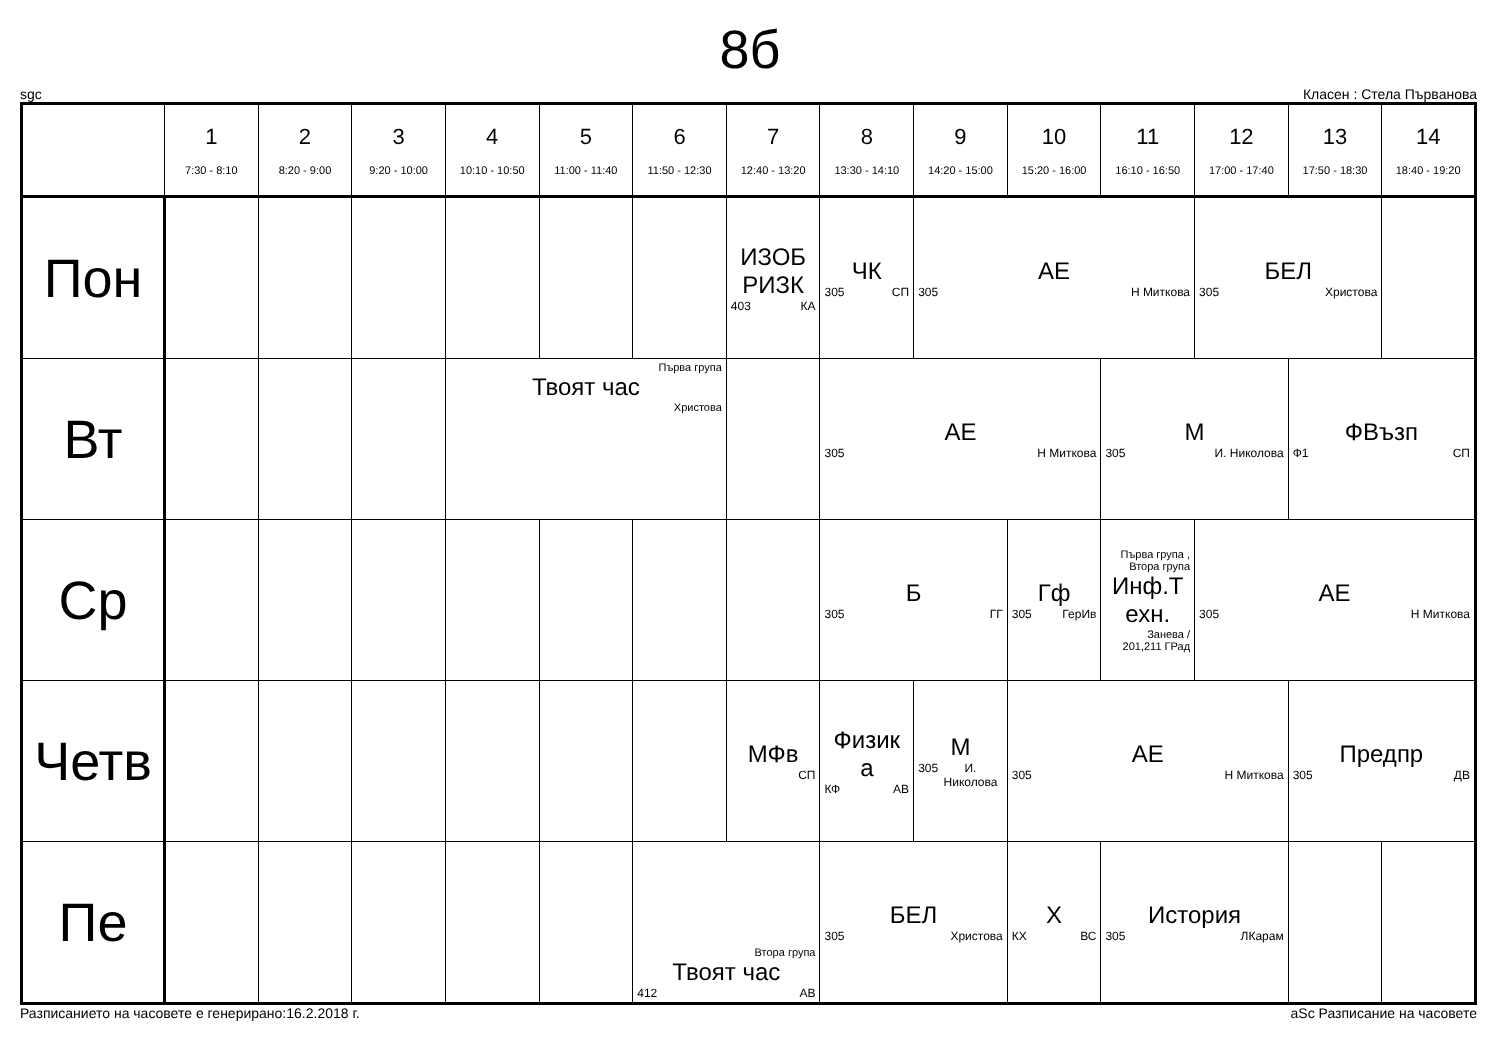8б
sgc Класен : Стела Първанова
| | 1 7:30 - 8:10 | 2 8:20 - 9:00 | 3 9:20 - 10:00 | 4 10:10 - 10:50 | 5 11:00 - 11:40 | 6 11:50 - 12:30 | 7 12:40 - 13:20 | 8 13:30 - 14:10 | 9 14:20 - 15:00 | 10 15:20 - 16:00 | 11 16:10 - 16:50 | 12 17:00 - 17:40 | 13 17:50 - 18:30 | 14 18:40 - 19:20 |
| --- | --- | --- | --- | --- | --- | --- | --- | --- | --- | --- | --- | --- | --- | --- |
| Пон | | | | | | | ИЗОБ РИЗК 403 КА | ЧК 305 СП | АЕ 305 Н Миткова | | | БЕЛ 305 Христова | | |
| Вт | | | | Първа група Твоят час Христова | | | | АЕ 305 Н Миткова | | | М 305 И. Николова | | ФВъзп Ф1 СП | |
| Ср | | | | | | | | Б 305 ГГ | | Гф 305 ГерИв | Първа група , Втора група Инф.Т ехн. Занева / 201,211 ГРад | АЕ 305 Н Миткова | | |
| Четв | | | | | | | МФв СП | Физик а КФ АВ | М 305 И. Николова | АЕ 305 Н Миткова | | | Предпр 305 ДВ | |
| Пе | | | | | | Втора група Твоят час 412 АВ | | БЕЛ 305 Христова | | Х КХ ВС | История 305 ЛКарам | | | |
Разписанието на часовете е генерирано:16.2.2018 г. aSc Разписание на часовете